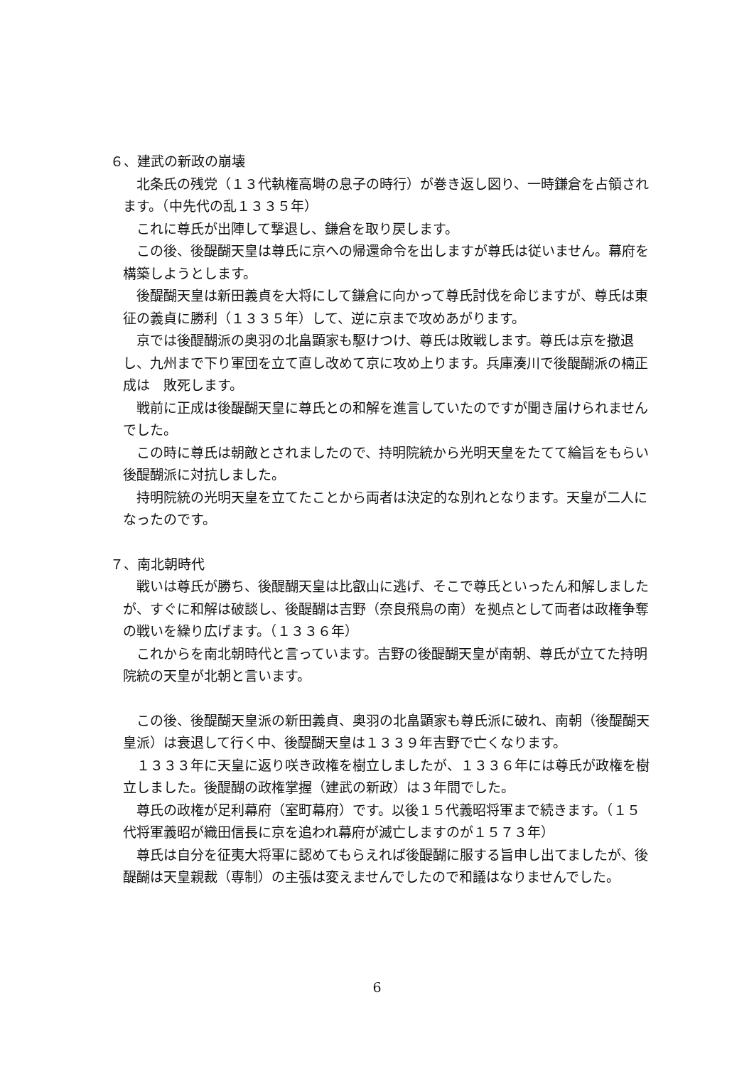６、建武の新政の崩壊
　北条氏の残党（１３代執権高塒の息子の時行）が巻き返し図り、一時鎌倉を占領されます。（中先代の乱１３３５年）
　これに尊氏が出陣して撃退し、鎌倉を取り戻します。
　この後、後醍醐天皇は尊氏に京への帰還命令を出しますが尊氏は従いません。幕府を構築しようとします。
　後醍醐天皇は新田義貞を大将にして鎌倉に向かって尊氏討伐を命じますが、尊氏は東征の義貞に勝利（１３３５年）して、逆に京まで攻めあがります。
　京では後醍醐派の奥羽の北畠顕家も駆けつけ、尊氏は敗戦します。尊氏は京を撤退し、九州まで下り軍団を立て直し改めて京に攻め上ります。兵庫湊川で後醍醐派の楠正成は　敗死します。
　戦前に正成は後醍醐天皇に尊氏との和解を進言していたのですが聞き届けられませんでした。
　この時に尊氏は朝敵とされましたので、持明院統から光明天皇をたてて綸旨をもらい後醍醐派に対抗しました。
　持明院統の光明天皇を立てたことから両者は決定的な別れとなります。天皇が二人になったのです。
７、南北朝時代
　戦いは尊氏が勝ち、後醍醐天皇は比叡山に逃げ、そこで尊氏といったん和解しましたが、すぐに和解は破談し、後醍醐は吉野（奈良飛鳥の南）を拠点として両者は政権争奪の戦いを繰り広げます。（１３３６年）
　これからを南北朝時代と言っています。吉野の後醍醐天皇が南朝、尊氏が立てた持明院統の天皇が北朝と言います。
　この後、後醍醐天皇派の新田義貞、奥羽の北畠顕家も尊氏派に破れ、南朝（後醍醐天皇派）は衰退して行く中、後醍醐天皇は１３３９年吉野で亡くなります。
　１３３３年に天皇に返り咲き政権を樹立しましたが、１３３６年には尊氏が政権を樹立しました。後醍醐の政権掌握（建武の新政）は３年間でした。
　尊氏の政権が足利幕府（室町幕府）です。以後１５代義昭将軍まで続きます。（１５代将軍義昭が織田信長に京を追われ幕府が滅亡しますのが１５７３年）
　尊氏は自分を征夷大将軍に認めてもらえれば後醍醐に服する旨申し出てましたが、後醍醐は天皇親裁（専制）の主張は変えませんでしたので和議はなりませんでした。
6